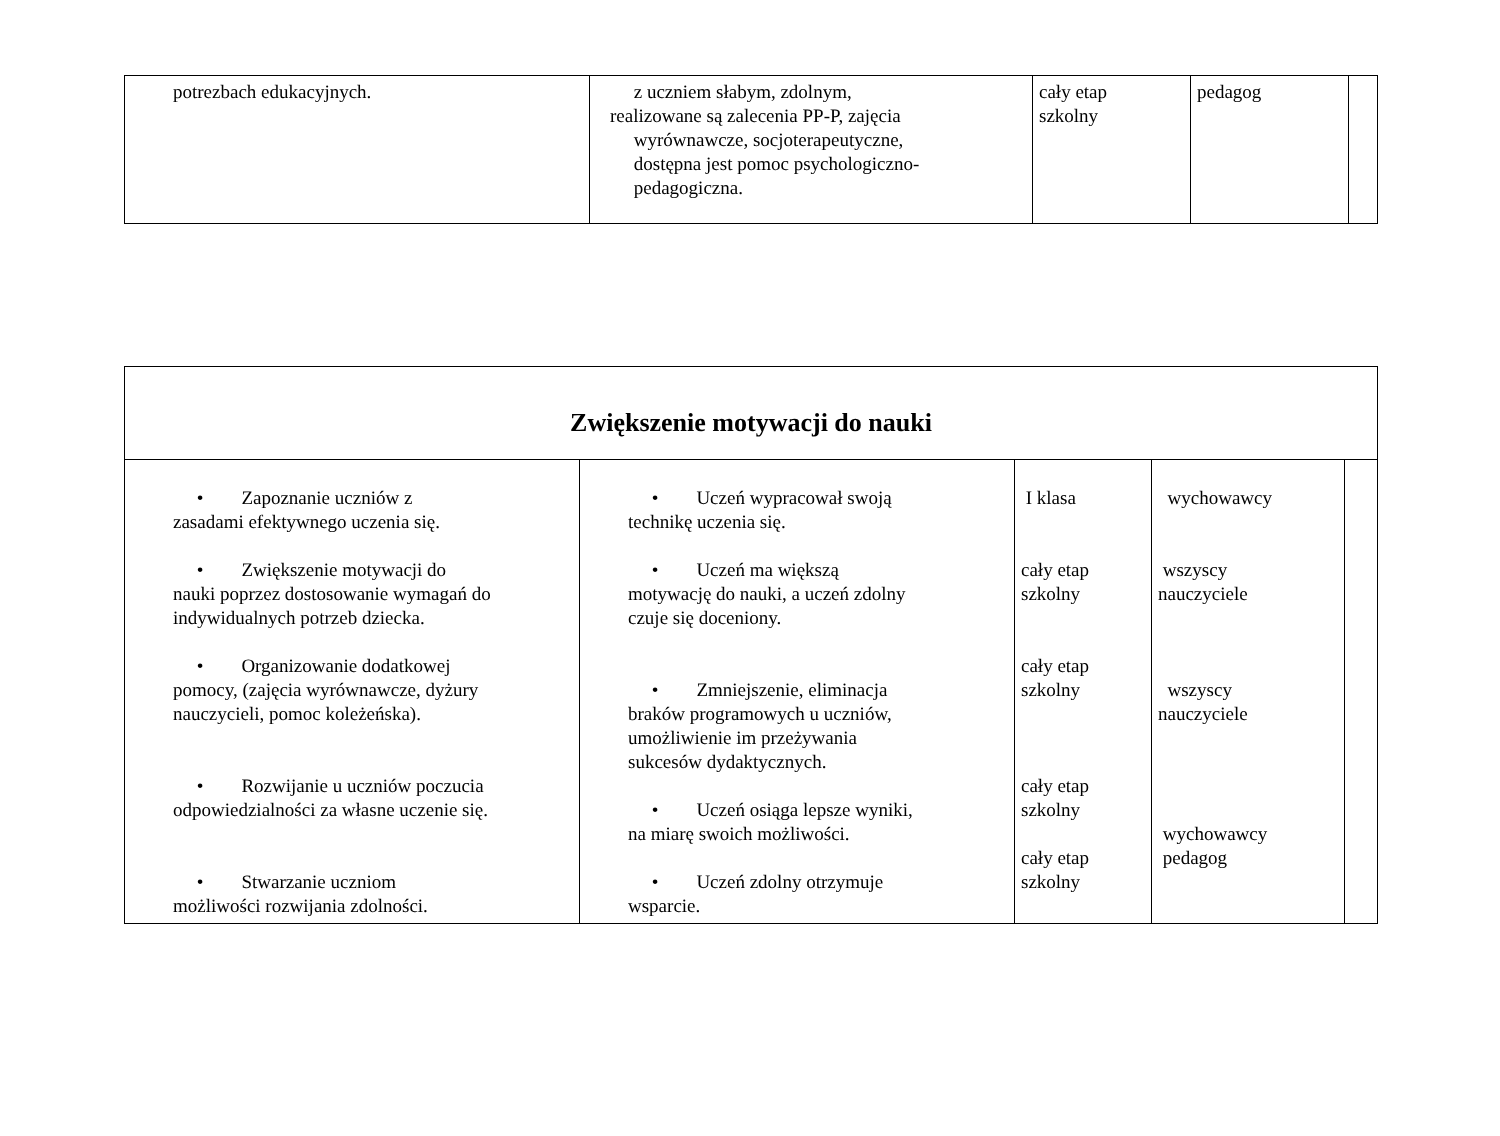| potrezbach edukacyjnych. | z uczniem słabym, zdolnym, realizowane są zalecenia PP-P, zajęcia wyrównawcze, socjoterapeutyczne, dostępna jest pomoc psychologiczno- pedagogiczna. | cały etap szkolny | pedagog | |
| Zwiększenie motywacji do nauki | | | | |
| • Zapoznanie uczniów z zasadami efektywnego uczenia się. • Zwiększenie motywacji do nauki poprzez dostosowanie wymagań do indywidualnych potrzeb dziecka. • Organizowanie dodatkowej pomocy, (zajęcia wyrównawcze, dyżury nauczycieli, pomoc koleżeńska). • Rozwijanie u uczniów poczucia odpowiedzialności za własne uczenie się. • Stwarzanie uczniom możliwości rozwijania zdolności. | • Uczeń wypracował swoją technikę uczenia się. • Uczeń ma większą motywację do nauki, a uczeń zdolny czuje się doceniony. • Zmniejszenie, eliminacja braków programowych u uczniów, umożliwienie im przeżywania sukcesów dydaktycznych. • Uczeń osiąga lepsze wyniki, na miarę swoich możliwości. • Uczeń zdolny otrzymuje wsparcie. | I klasa cały etap szkolny cały etap szkolny cały etap szkolny cały etap szkolny | wychowawcy wszyscy nauczyciele wszyscy nauczyciele wychowawcy pedagog | |